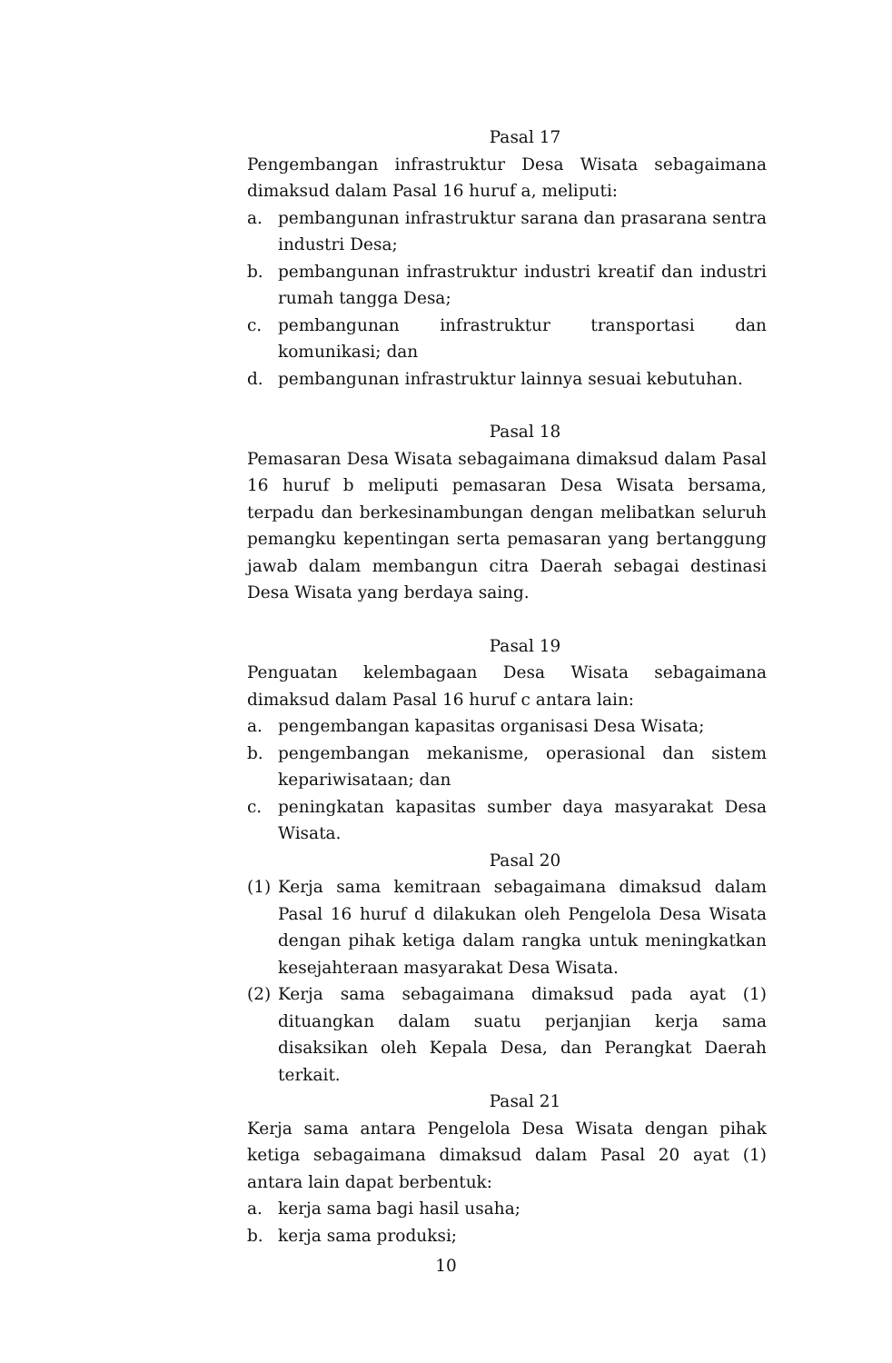Pasal 17
Pengembangan infrastruktur Desa Wisata sebagaimana dimaksud dalam Pasal 16 huruf a, meliputi:
a. pembangunan infrastruktur sarana dan prasarana sentra industri Desa;
b. pembangunan infrastruktur industri kreatif dan industri rumah tangga Desa;
c. pembangunan infrastruktur transportasi dan komunikasi; dan
d. pembangunan infrastruktur lainnya sesuai kebutuhan.
Pasal 18
Pemasaran Desa Wisata sebagaimana dimaksud dalam Pasal 16 huruf b meliputi pemasaran Desa Wisata bersama, terpadu dan berkesinambungan dengan melibatkan seluruh pemangku kepentingan serta pemasaran yang bertanggung jawab dalam membangun citra Daerah sebagai destinasi Desa Wisata yang berdaya saing.
Pasal 19
Penguatan kelembagaan Desa Wisata sebagaimana dimaksud dalam Pasal 16 huruf c antara lain:
a. pengembangan kapasitas organisasi Desa Wisata;
b. pengembangan mekanisme, operasional dan sistem kepariwisataan; dan
c. peningkatan kapasitas sumber daya masyarakat Desa Wisata.
Pasal 20
(1) Kerja sama kemitraan sebagaimana dimaksud dalam Pasal 16 huruf d dilakukan oleh Pengelola Desa Wisata dengan pihak ketiga dalam rangka untuk meningkatkan kesejahteraan masyarakat Desa Wisata.
(2) Kerja sama sebagaimana dimaksud pada ayat (1) dituangkan dalam suatu perjanjian kerja sama disaksikan oleh Kepala Desa, dan Perangkat Daerah terkait.
Pasal 21
Kerja sama antara Pengelola Desa Wisata dengan pihak ketiga sebagaimana dimaksud dalam Pasal 20 ayat (1) antara lain dapat berbentuk:
a. kerja sama bagi hasil usaha;
b. kerja sama produksi;
10